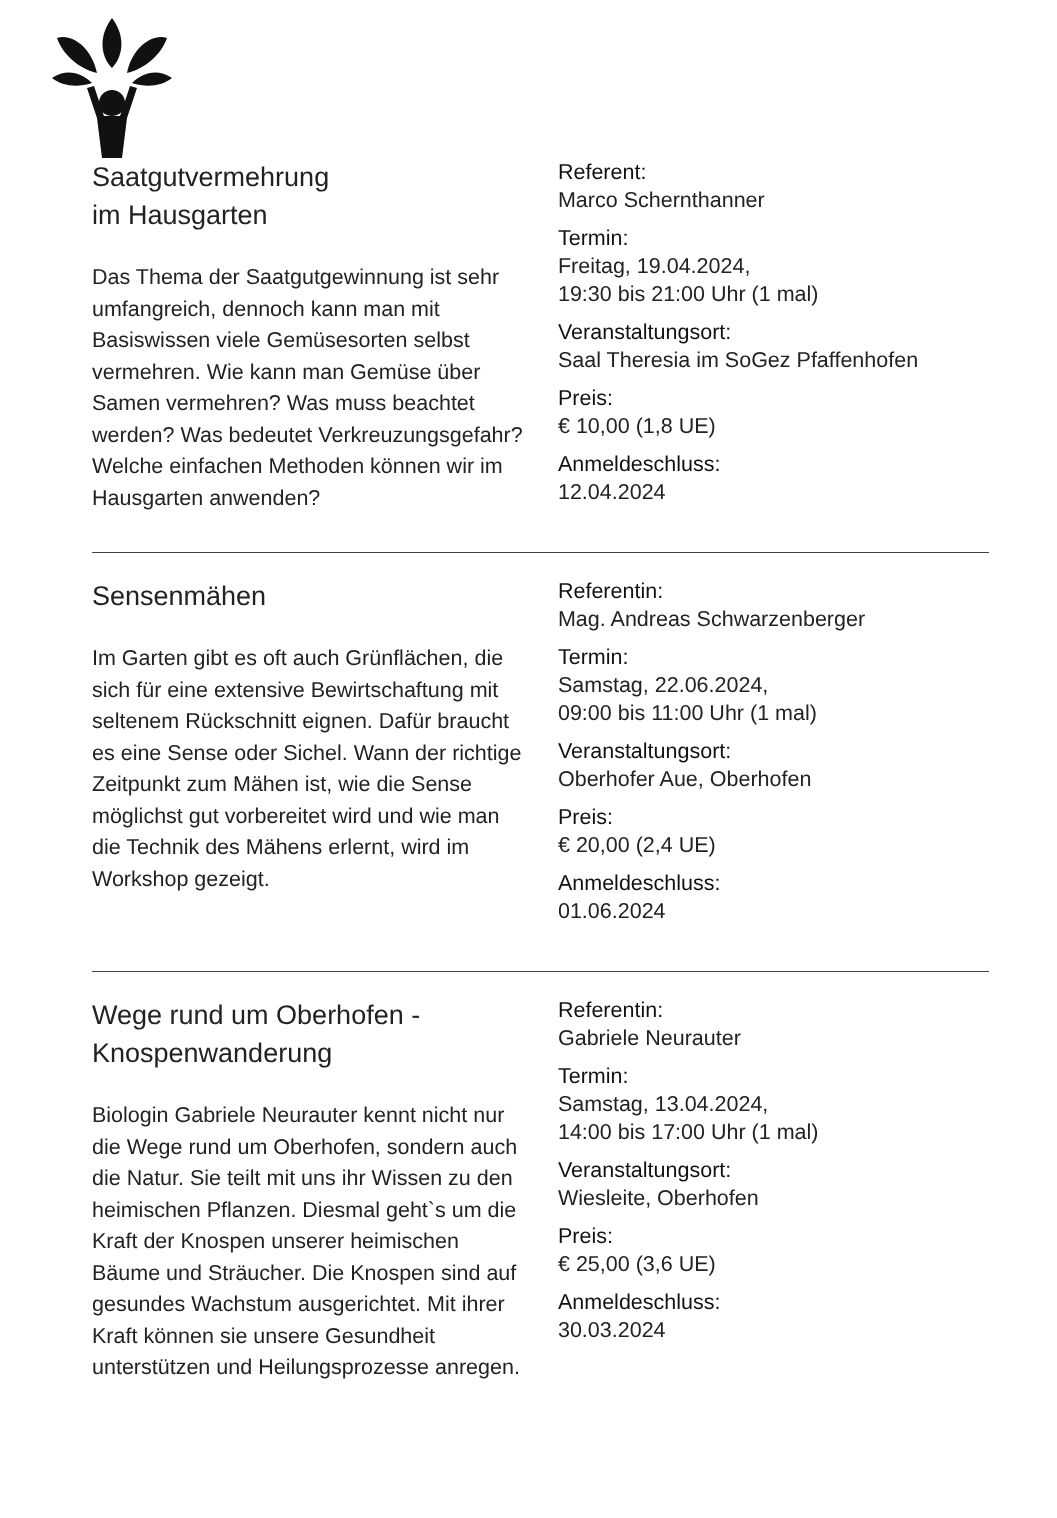Saatgutvermehrung
im Hausgarten
Das Thema der Saatgutgewinnung ist sehr umfangreich, dennoch kann man mit Basiswissen viele Gemüsesorten selbst vermehren. Wie kann man Gemüse über Samen vermehren? Was muss beachtet werden? Was bedeutet Verkreuzungsgefahr? Welche einfachen Methoden können wir im Hausgarten anwenden?
Referent:
Marco Schernthanner
Termin:
Freitag, 19.04.2024,
19:30 bis 21:00 Uhr (1 mal)
Veranstaltungsort:
Saal Theresia im SoGez Pfaffenhofen
Preis:
€ 10,00 (1,8 UE)
Anmeldeschluss:
12.04.2024
Sensenmähen
Im Garten gibt es oft auch Grünflächen, die sich für eine extensive Bewirtschaftung mit seltenem Rückschnitt eignen. Dafür braucht es eine Sense oder Sichel. Wann der richtige Zeitpunkt zum Mähen ist, wie die Sense möglichst gut vorbereitet wird und wie man die Technik des Mähens erlernt, wird im Workshop gezeigt.
Referentin:
Mag. Andreas Schwarzenberger
Termin:
Samstag, 22.06.2024,
09:00 bis 11:00 Uhr (1 mal)
Veranstaltungsort:
Oberhofer Aue, Oberhofen
Preis:
€ 20,00 (2,4 UE)
Anmeldeschluss:
01.06.2024
Wege rund um Oberhofen -
Knospenwanderung
Biologin Gabriele Neurauter kennt nicht nur die Wege rund um Oberhofen, sondern auch die Natur. Sie teilt mit uns ihr Wissen zu den heimischen Pflanzen. Diesmal geht`s um die Kraft der Knospen unserer heimischen Bäume und Sträucher. Die Knospen sind auf gesundes Wachstum ausgerichtet. Mit ihrer Kraft können sie unsere Gesundheit unterstützen und Heilungsprozesse anregen.
Referentin:
Gabriele Neurauter
Termin:
Samstag, 13.04.2024,
14:00 bis 17:00 Uhr (1 mal)
Veranstaltungsort:
Wiesleite, Oberhofen
Preis:
€ 25,00 (3,6 UE)
Anmeldeschluss:
30.03.2024